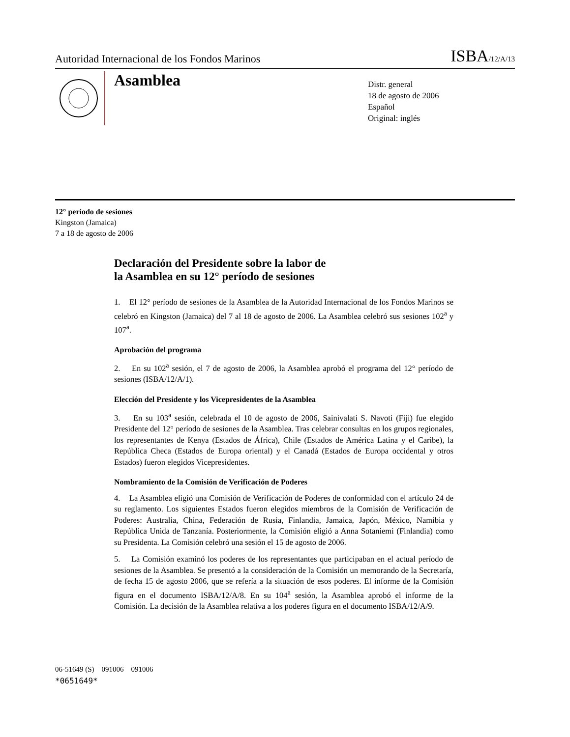Autoridad Internacional de los Fondos Marinos ISBA/12/A/13
Asamblea
Distr. general
18 de agosto de 2006
Español
Original: inglés
12° período de sesiones
Kingston (Jamaica)
7 a 18 de agosto de 2006
Declaración del Presidente sobre la labor de
la Asamblea en su 12° período de sesiones
1. El 12° período de sesiones de la Asamblea de la Autoridad Internacional de los Fondos Marinos se celebró en Kingston (Jamaica) del 7 al 18 de agosto de 2006. La Asamblea celebró sus sesiones 102<sup>a</sup> y 107<sup>a</sup>.
Aprobación del programa
2. En su 102<sup>a</sup> sesión, el 7 de agosto de 2006, la Asamblea aprobó el programa del 12° período de sesiones (ISBA/12/A/1).
Elección del Presidente y los Vicepresidentes de la Asamblea
3. En su 103<sup>a</sup> sesión, celebrada el 10 de agosto de 2006, Sainivalati S. Navoti (Fiji) fue elegido Presidente del 12° período de sesiones de la Asamblea. Tras celebrar consultas en los grupos regionales, los representantes de Kenya (Estados de África), Chile (Estados de América Latina y el Caribe), la República Checa (Estados de Europa oriental) y el Canadá (Estados de Europa occidental y otros Estados) fueron elegidos Vicepresidentes.
Nombramiento de la Comisión de Verificación de Poderes
4. La Asamblea eligió una Comisión de Verificación de Poderes de conformidad con el artículo 24 de su reglamento. Los siguientes Estados fueron elegidos miembros de la Comisión de Verificación de Poderes: Australia, China, Federación de Rusia, Finlandia, Jamaica, Japón, México, Namibia y República Unida de Tanzanía. Posteriormente, la Comisión eligió a Anna Sotaniemi (Finlandia) como su Presidenta. La Comisión celebró una sesión el 15 de agosto de 2006.
5. La Comisión examinó los poderes de los representantes que participaban en el actual período de sesiones de la Asamblea. Se presentó a la consideración de la Comisión un memorando de la Secretaría, de fecha 15 de agosto 2006, que se refería a la situación de esos poderes. El informe de la Comisión figura en el documento ISBA/12/A/8. En su 104<sup>a</sup> sesión, la Asamblea aprobó el informe de la Comisión. La decisión de la Asamblea relativa a los poderes figura en el documento ISBA/12/A/9.
06-51649 (S) 091006 091006
*0651649*